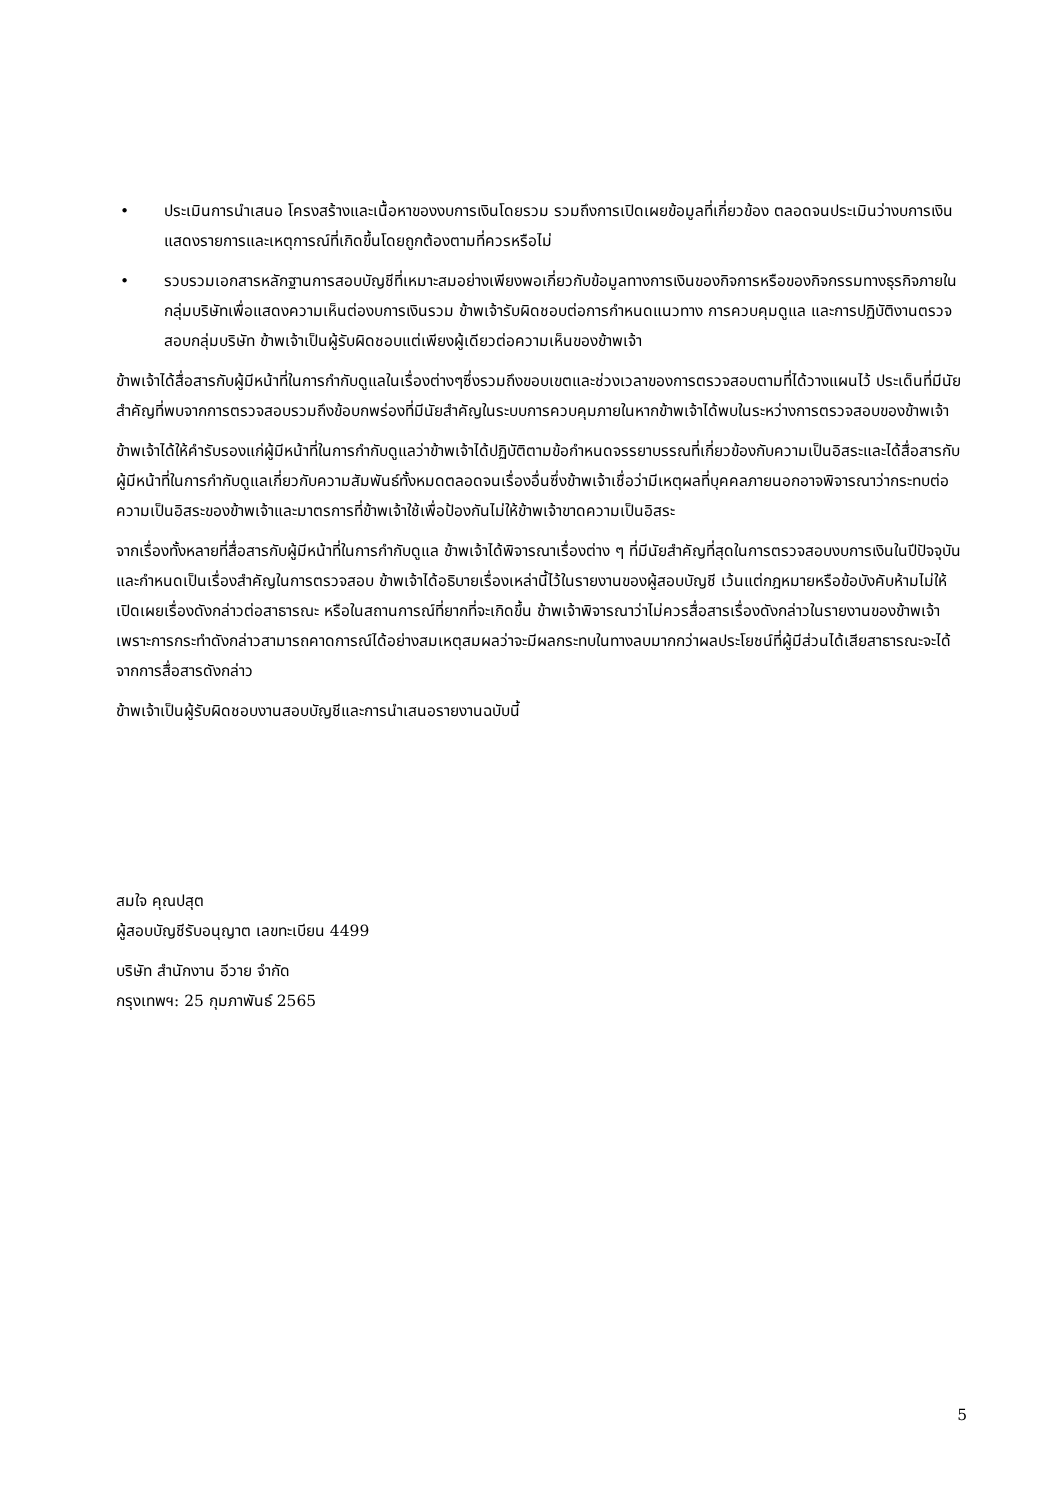• ประเมินการนำเสนอ โครงสร้างและเนื้อหาของงบการเงินโดยรวม รวมถึงการเปิดเผยข้อมูลที่เกี่ยวข้อง ตลอดจนประเมินว่างบการเงินแสดงรายการและเหตุการณ์ที่เกิดขึ้นโดยถูกต้องตามที่ควรหรือไม่
• รวบรวมเอกสารหลักฐานการสอบบัญชีที่เหมาะสมอย่างเพียงพอเกี่ยวกับข้อมูลทางการเงินของกิจการหรือของกิจกรรมทางธุรกิจภายในกลุ่มบริษัทเพื่อแสดงความเห็นต่องบการเงินรวม ข้าพเจ้ารับผิดชอบต่อการกำหนดแนวทาง การควบคุมดูแล และการปฏิบัติงานตรวจสอบกลุ่มบริษัท ข้าพเจ้าเป็นผู้รับผิดชอบแต่เพียงผู้เดียวต่อความเห็นของข้าพเจ้า
ข้าพเจ้าได้สื่อสารกับผู้มีหน้าที่ในการกำกับดูแลในเรื่องต่างๆซึ่งรวมถึงขอบเขตและช่วงเวลาของการตรวจสอบตามที่ได้วางแผนไว้ ประเด็นที่มีนัยสำคัญที่พบจากการตรวจสอบรวมถึงข้อบกพร่องที่มีนัยสำคัญในระบบการควบคุมภายในหากข้าพเจ้าได้พบในระหว่างการตรวจสอบของข้าพเจ้า
ข้าพเจ้าได้ให้คำรับรองแก่ผู้มีหน้าที่ในการกำกับดูแลว่าข้าพเจ้าได้ปฏิบัติตามข้อกำหนดจรรยาบรรณที่เกี่ยวข้องกับความเป็นอิสระและได้สื่อสารกับผู้มีหน้าที่ในการกำกับดูแลเกี่ยวกับความสัมพันธ์ทั้งหมดตลอดจนเรื่องอื่นซึ่งข้าพเจ้าเชื่อว่ามีเหตุผลที่บุคคลภายนอกอาจพิจารณาว่ากระทบต่อความเป็นอิสระของข้าพเจ้าและมาตรการที่ข้าพเจ้าใช้เพื่อป้องกันไม่ให้ข้าพเจ้าขาดความเป็นอิสระ
จากเรื่องทั้งหลายที่สื่อสารกับผู้มีหน้าที่ในการกำกับดูแล ข้าพเจ้าได้พิจารณาเรื่องต่าง ๆ ที่มีนัยสำคัญที่สุดในการตรวจสอบงบการเงินในปีปัจจุบันและกำหนดเป็นเรื่องสำคัญในการตรวจสอบ ข้าพเจ้าได้อธิบายเรื่องเหล่านี้ไว้ในรายงานของผู้สอบบัญชี เว้นแต่กฎหมายหรือข้อบังคับห้ามไม่ให้เปิดเผยเรื่องดังกล่าวต่อสาธารณะ หรือในสถานการณ์ที่ยากที่จะเกิดขึ้น ข้าพเจ้าพิจารณาว่าไม่ควรสื่อสารเรื่องดังกล่าวในรายงานของข้าพเจ้าเพราะการกระทำดังกล่าวสามารถคาดการณ์ได้อย่างสมเหตุสมผลว่าจะมีผลกระทบในทางลบมากกว่าผลประโยชน์ที่ผู้มีส่วนได้เสียสาธารณะจะได้จากการสื่อสารดังกล่าว
ข้าพเจ้าเป็นผู้รับผิดชอบงานสอบบัญชีและการนำเสนอรายงานฉบับนี้
สมใจ คุณปสุต
ผู้สอบบัญชีรับอนุญาต เลขทะเบียน 4499
บริษัท สำนักงาน อีวาย จำกัด
กรุงเทพฯ: 25 กุมภาพันธ์ 2565
5